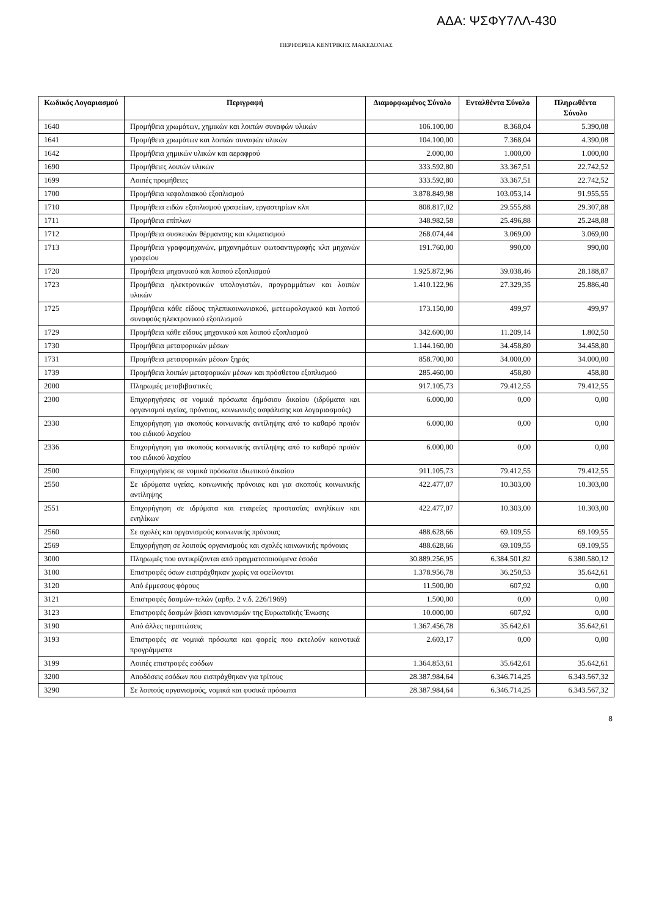ΑΔΑ: ΨΣΦΥ7ΛΛ-430
ΠΕΡΙΦΕΡΕΙΑ ΚΕΝΤΡΙΚΗΣ ΜΑΚΕΔΟΝΙΑΣ
| Κωδικός Λογαριασμού | Περιγραφή | Διαμορφωμένος Σύνολο | Ενταλθέντα Σύνολο | Πληρωθέντα Σύνολο |
| --- | --- | --- | --- | --- |
| 1640 | Προμήθεια χρωμάτων, χημικών και λοιπών συναφών υλικών | 106.100,00 | 8.368,04 | 5.390,08 |
| 1641 | Προμήθεια χρωμάτων και λοιπών συναφών υλικών | 104.100,00 | 7.368,04 | 4.390,08 |
| 1642 | Προμήθεια χημικών υλικών και αεραφρού | 2.000,00 | 1.000,00 | 1.000,00 |
| 1690 | Προμήθειες λοιπών υλικών | 333.592,80 | 33.367,51 | 22.742,52 |
| 1699 | Λοιπές προμήθειες | 333.592,80 | 33.367,51 | 22.742,52 |
| 1700 | Προμήθεια κεφαλαιακού εξοπλισμού | 3.878.849,98 | 103.053,14 | 91.955,55 |
| 1710 | Προμήθεια ειδών εξοπλισμού γραφείων, εργαστηρίων κλπ | 808.817,02 | 29.555,88 | 29.307,88 |
| 1711 | Προμήθεια επίπλων | 348.982,58 | 25.496,88 | 25.248,88 |
| 1712 | Προμήθεια συσκευών θέρμανσης και κλιματισμού | 268.074,44 | 3.069,00 | 3.069,00 |
| 1713 | Προμήθεια γραφομηχανών, μηχανημάτων φωτοαντιγραφής κλπ μηχανών γραφείου | 191.760,00 | 990,00 | 990,00 |
| 1720 | Προμήθεια μηχανικού και λοιπού εξοπλισμού | 1.925.872,96 | 39.038,46 | 28.188,87 |
| 1723 | Προμήθεια ηλεκτρονικών υπολογιστών, προγραμμάτων και λοιπών υλικών | 1.410.122,96 | 27.329,35 | 25.886,40 |
| 1725 | Προμήθεια κάθε είδους τηλεπικοινωνιακού, μετεωρολογικού και λοιπού συναφούς ηλεκτρονικού εξοπλισμού | 173.150,00 | 499,97 | 499,97 |
| 1729 | Προμήθεια κάθε είδους μηχανικού και λοιπού εξοπλισμού | 342.600,00 | 11.209,14 | 1.802,50 |
| 1730 | Προμήθεια μεταφορικών μέσων | 1.144.160,00 | 34.458,80 | 34.458,80 |
| 1731 | Προμήθεια μεταφορικών μέσων ξηράς | 858.700,00 | 34.000,00 | 34.000,00 |
| 1739 | Προμήθεια λοιπών μεταφορικών μέσων και πρόσθετου εξοπλισμού | 285.460,00 | 458,80 | 458,80 |
| 2000 | Πληρωμές μεταβιβαστικές | 917.105,73 | 79.412,55 | 79.412,55 |
| 2300 | Επιχορηγήσεις σε νομικά πρόσωπα δημόσιου δικαίου (ιδρύματα και οργανισμοί υγείας, πρόνοιας, κοινωνικής ασφάλισης και λογαριασμούς) | 6.000,00 | 0,00 | 0,00 |
| 2330 | Επιχορήγηση για σκοπούς κοινωνικής αντίληψης από το καθαρό προϊόν του ειδικού λαχείου | 6.000,00 | 0,00 | 0,00 |
| 2336 | Επιχορήγηση για σκοπούς κοινωνικής αντίληψης από το καθαρό προϊόν του ειδικού λαχείου | 6.000,00 | 0,00 | 0,00 |
| 2500 | Επιχορηγήσεις σε νομικά πρόσωπα ιδιωτικού δικαίου | 911.105,73 | 79.412,55 | 79.412,55 |
| 2550 | Σε ιδρύματα υγείας, κοινωνικής πρόνοιας και για σκοπούς κοινωνικής αντίληψης | 422.477,07 | 10.303,00 | 10.303,00 |
| 2551 | Επιχορήγηση σε ιδρύματα και εταιρείες προστασίας ανηλίκων και ενηλίκων | 422.477,07 | 10.303,00 | 10.303,00 |
| 2560 | Σε σχολές και οργανισμούς κοινωνικής πρόνοιας | 488.628,66 | 69.109,55 | 69.109,55 |
| 2569 | Επιχορήγηση σε λοιπούς οργανισμούς και σχολές κοινωνικής πρόνοιας | 488.628,66 | 69.109,55 | 69.109,55 |
| 3000 | Πληρωμές που αντικρίζονται από πραγματοποιούμενα έσοδα | 30.889.256,95 | 6.384.501,82 | 6.380.580,12 |
| 3100 | Επιστροφές όσων εισπράχθηκαν χωρίς να οφείλονται | 1.378.956,78 | 36.250,53 | 35.642,61 |
| 3120 | Από έμμεσους φόρους | 11.500,00 | 607,92 | 0,00 |
| 3121 | Επιστροφές δασμών-τελών (αρθρ. 2 ν.δ. 226/1969) | 1.500,00 | 0,00 | 0,00 |
| 3123 | Επιστροφές δασμών βάσει κανονισμών της Ευρωπαϊκής Ένωσης | 10.000,00 | 607,92 | 0,00 |
| 3190 | Από άλλες περιπτώσεις | 1.367.456,78 | 35.642,61 | 35.642,61 |
| 3193 | Επιστροφές σε νομικά πρόσωπα και φορείς που εκτελούν κοινοτικά προγράμματα | 2.603,17 | 0,00 | 0,00 |
| 3199 | Λοιπές επιστροφές εσόδων | 1.364.853,61 | 35.642,61 | 35.642,61 |
| 3200 | Αποδόσεις εσόδων που εισπράχθηκαν για τρίτους | 28.387.984,64 | 6.346.714,25 | 6.343.567,32 |
| 3290 | Σε λοιπούς οργανισμούς, νομικά και φυσικά πρόσωπα | 28.387.984,64 | 6.346.714,25 | 6.343.567,32 |
8